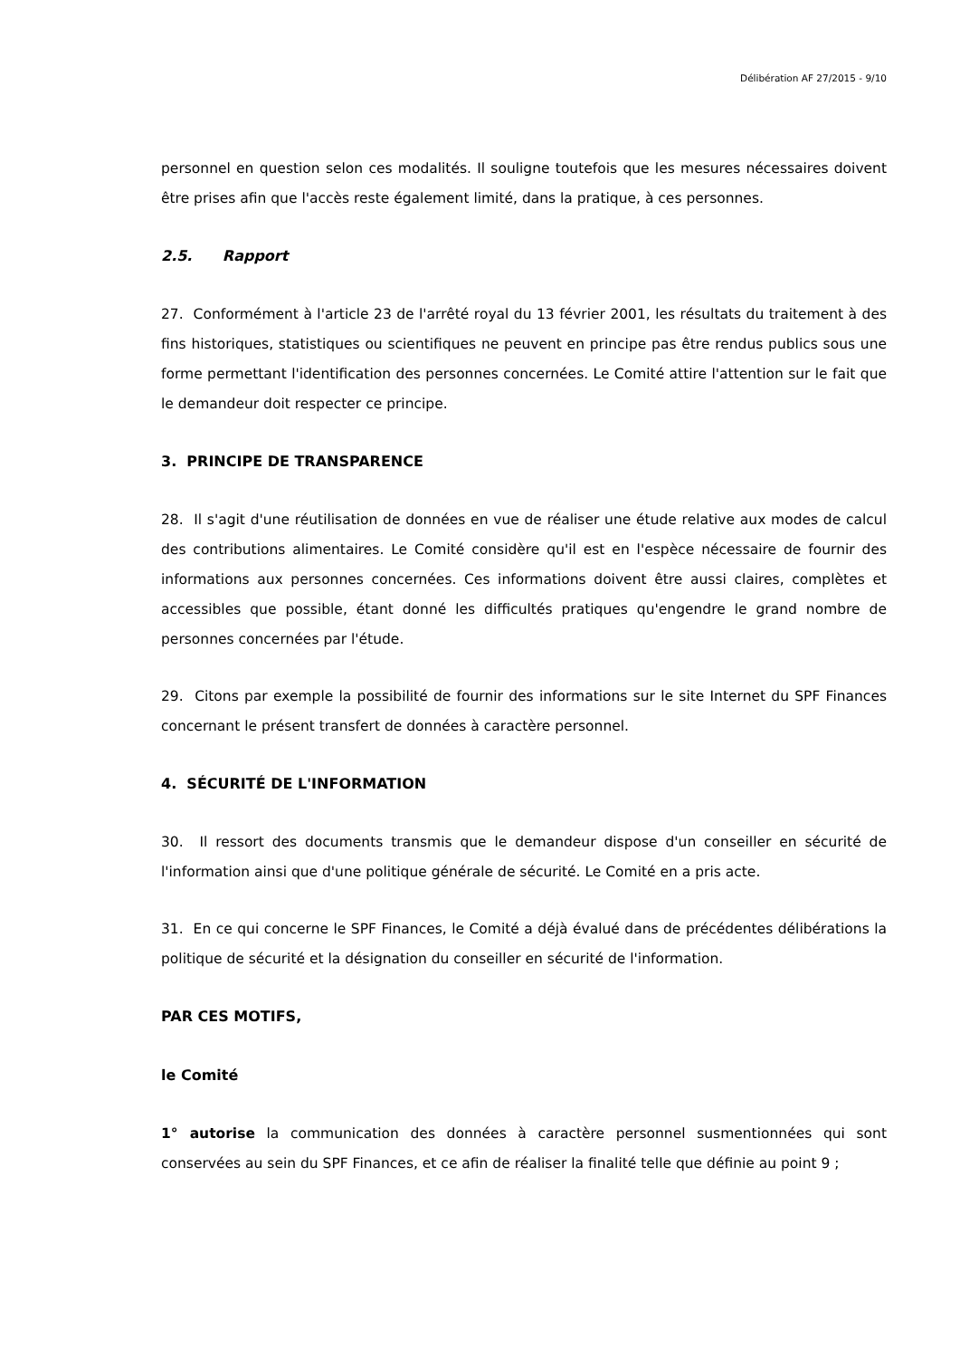Délibération AF 27/2015 - 9/10
personnel en question selon ces modalités. Il souligne toutefois que les mesures nécessaires doivent être prises afin que l'accès reste également limité, dans la pratique, à ces personnes.
2.5. Rapport
27. Conformément à l'article 23 de l'arrêté royal du 13 février 2001, les résultats du traitement à des fins historiques, statistiques ou scientifiques ne peuvent en principe pas être rendus publics sous une forme permettant l'identification des personnes concernées. Le Comité attire l'attention sur le fait que le demandeur doit respecter ce principe.
3. PRINCIPE DE TRANSPARENCE
28. Il s'agit d'une réutilisation de données en vue de réaliser une étude relative aux modes de calcul des contributions alimentaires. Le Comité considère qu'il est en l'espèce nécessaire de fournir des informations aux personnes concernées. Ces informations doivent être aussi claires, complètes et accessibles que possible, étant donné les difficultés pratiques qu'engendre le grand nombre de personnes concernées par l'étude.
29. Citons par exemple la possibilité de fournir des informations sur le site Internet du SPF Finances concernant le présent transfert de données à caractère personnel.
4. SÉCURITÉ DE L'INFORMATION
30. Il ressort des documents transmis que le demandeur dispose d'un conseiller en sécurité de l'information ainsi que d'une politique générale de sécurité. Le Comité en a pris acte.
31. En ce qui concerne le SPF Finances, le Comité a déjà évalué dans de précédentes délibérations la politique de sécurité et la désignation du conseiller en sécurité de l'information.
PAR CES MOTIFS,
le Comité
1° autorise la communication des données à caractère personnel susmentionnées qui sont conservées au sein du SPF Finances, et ce afin de réaliser la finalité telle que définie au point 9 ;